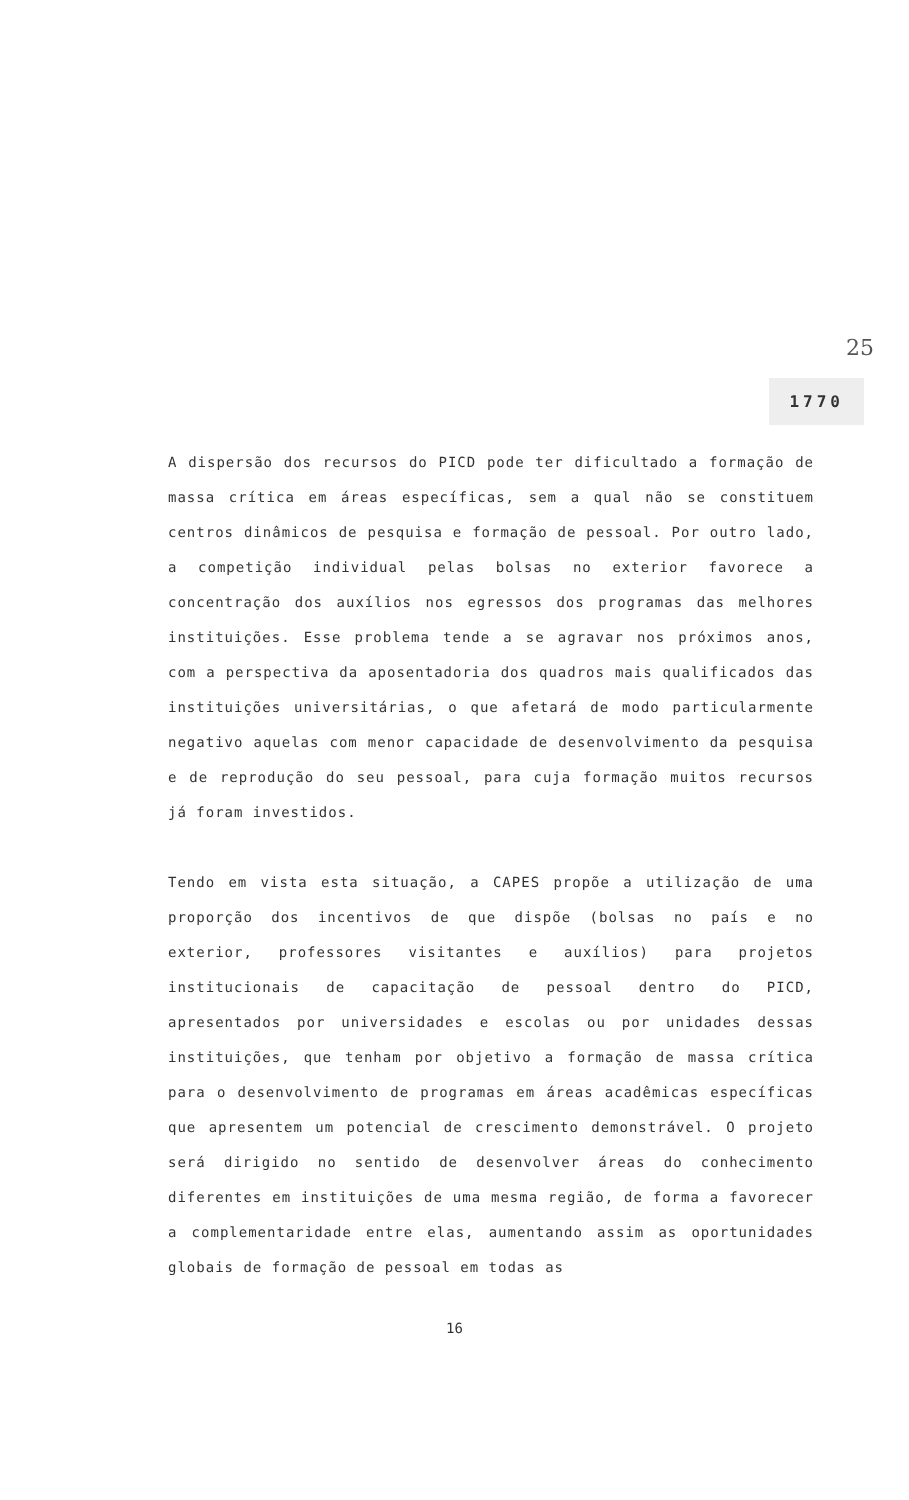25
1770
A dispersão dos recursos do PICD pode ter dificultado a formação de massa crítica em áreas específicas, sem a qual não se constituem centros dinâmicos de pesquisa e formação de pessoal. Por outro lado, a competição individual pelas bolsas no exterior favorece a concentração dos auxílios nos egressos dos programas das melhores instituições. Esse problema tende a se agravar nos próximos anos, com a perspectiva da aposentadoria dos quadros mais qualificados das instituições universitárias, o que afetará de modo particularmente negativo aquelas com menor capacidade de desenvolvimento da pesquisa e de reprodução do seu pessoal, para cuja formação muitos recursos já foram investidos.
Tendo em vista esta situação, a CAPES propõe a utilização de uma proporção dos incentivos de que dispõe (bolsas no país e no exterior, professores visitantes e auxílios) para projetos institucionais de capacitação de pessoal dentro do PICD, apresentados por universidades e escolas ou por unidades dessas instituições, que tenham por objetivo a formação de massa crítica para o desenvolvimento de programas em áreas acadêmicas específicas que apresentem um potencial de crescimento demonstrável. O projeto será dirigido no sentido de desenvolver áreas do conhecimento diferentes em instituições de uma mesma região, de forma a favorecer a complementaridade entre elas, aumentando assim as oportunidades globais de formação de pessoal em todas as
16